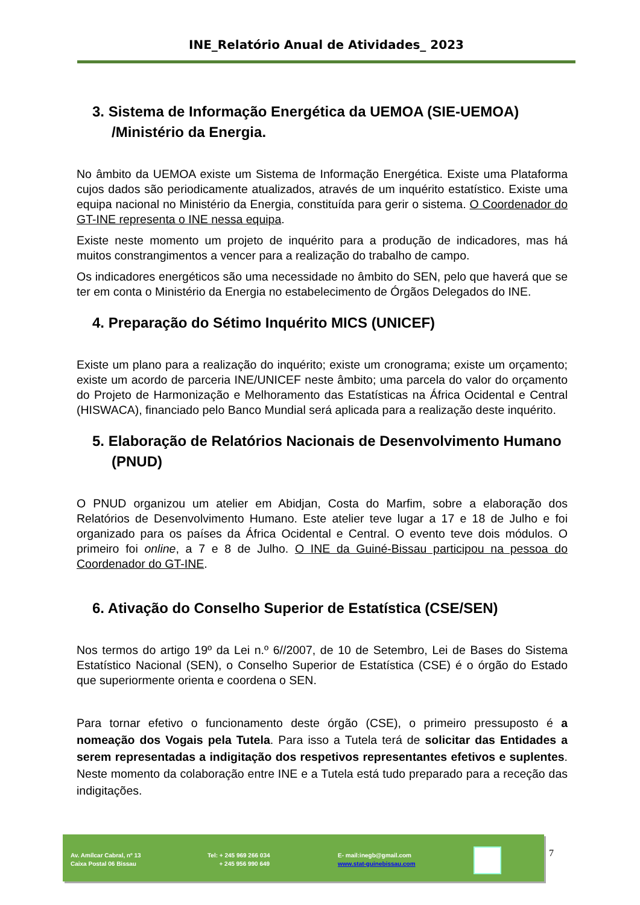INE_Relatório Anual de Atividades_ 2023
3. Sistema de Informação Energética da UEMOA (SIE-UEMOA) /Ministério da Energia.
No âmbito da UEMOA existe um Sistema de Informação Energética. Existe uma Plataforma cujos dados são periodicamente atualizados, através de um inquérito estatístico. Existe uma equipa nacional no Ministério da Energia, constituída para gerir o sistema. O Coordenador do GT-INE representa o INE nessa equipa.
Existe neste momento um projeto de inquérito para a produção de indicadores, mas há muitos constrangimentos a vencer para a realização do trabalho de campo.
Os indicadores energéticos são uma necessidade no âmbito do SEN, pelo que haverá que se ter em conta o Ministério da Energia no estabelecimento de Órgãos Delegados do INE.
4. Preparação do Sétimo Inquérito MICS (UNICEF)
Existe um plano para a realização do inquérito; existe um cronograma; existe um orçamento; existe um acordo de parceria INE/UNICEF neste âmbito; uma parcela do valor do orçamento do Projeto de Harmonização e Melhoramento das Estatísticas na África Ocidental e Central (HISWACA), financiado pelo Banco Mundial será aplicada para a realização deste inquérito.
5. Elaboração de Relatórios Nacionais de Desenvolvimento Humano (PNUD)
O PNUD organizou um atelier em Abidjan, Costa do Marfim, sobre a elaboração dos Relatórios de Desenvolvimento Humano. Este atelier teve lugar a 17 e 18 de Julho e foi organizado para os países da África Ocidental e Central. O evento teve dois módulos. O primeiro foi online, a 7 e 8 de Julho. O INE da Guiné-Bissau participou na pessoa do Coordenador do GT-INE.
6. Ativação do Conselho Superior de Estatística (CSE/SEN)
Nos termos do artigo 19º da Lei n.º 6//2007, de 10 de Setembro, Lei de Bases do Sistema Estatístico Nacional (SEN), o Conselho Superior de Estatística (CSE) é o órgão do Estado que superiormente orienta e coordena o SEN.
Para tornar efetivo o funcionamento deste órgão (CSE), o primeiro pressuposto é a nomeação dos Vogais pela Tutela. Para isso a Tutela terá de solicitar das Entidades a serem representadas a indigitação dos respetivos representantes efetivos e suplentes. Neste momento da colaboração entre INE e a Tutela está tudo preparado para a receção das indigitações.
Av. Amílcar Cabral, nº 13
Caixa Postal 06 Bissau
Tel: + 245 969 266 034
+ 245 956 990 649
E- mail:inegb@gmail.com
www.stat-guinebissau.com
7